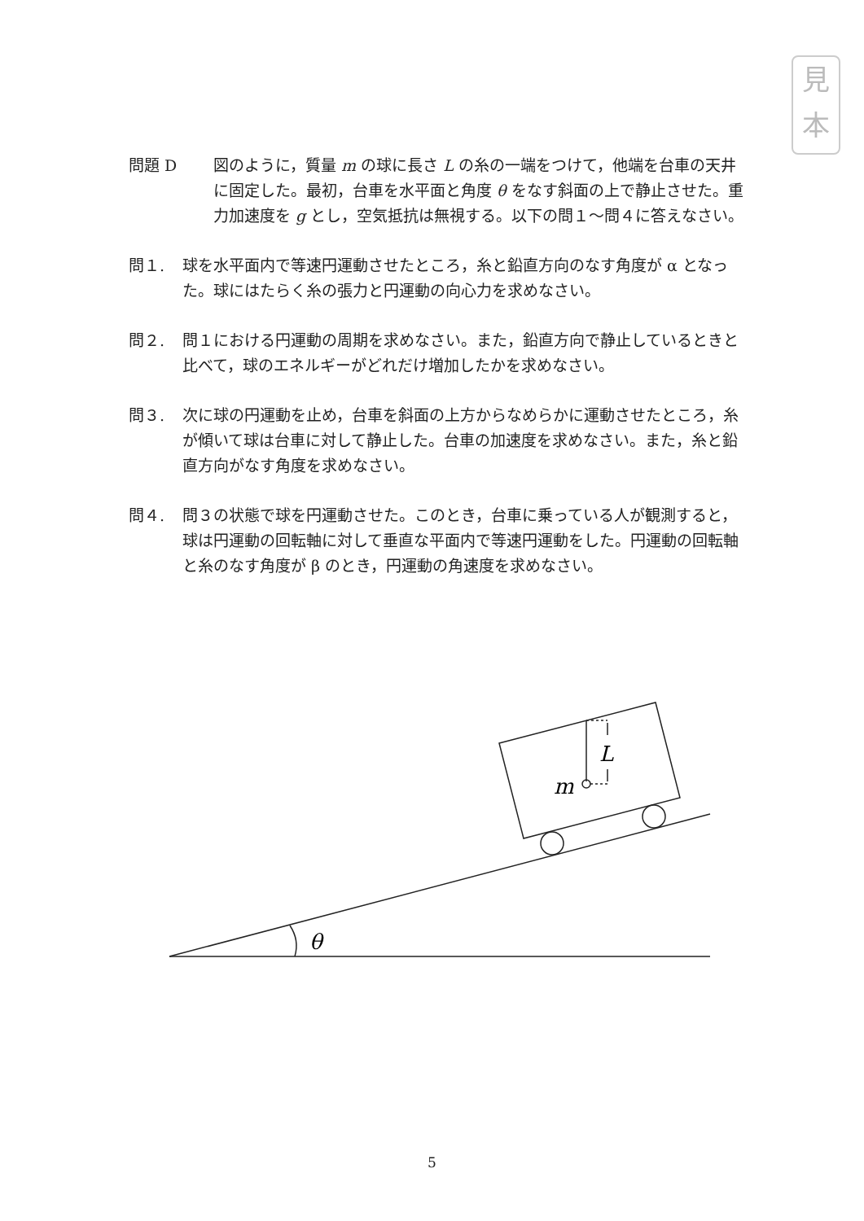見
本
問題 D 図のように，質量 m の球に長さ L の糸の一端をつけて，他端を台車の天井に固定した。最初，台車を水平面と角度 θ をなす斜面の上で静止させた。重力加速度を g とし，空気抵抗は無視する。以下の問１～問４に答えなさい。
問１. 球を水平面内で等速円運動させたところ，糸と鉛直方向のなす角度が α となった。球にはたらく糸の張力と円運動の向心力を求めなさい。
問２. 問１における円運動の周期を求めなさい。また，鉛直方向で静止しているときと比べて，球のエネルギーがどれだけ増加したかを求めなさい。
問３. 次に球の円運動を止め，台車を斜面の上方からなめらかに運動させたところ，糸が傾いて球は台車に対して静止した。台車の加速度を求めなさい。また，糸と鉛直方向がなす角度を求めなさい。
問４. 問３の状態で球を円運動させた。このとき，台車に乗っている人が観測すると，球は円運動の回転軸に対して垂直な平面内で等速円運動をした。円運動の回転軸と糸のなす角度が β のとき，円運動の角速度を求めなさい。
θ
L
m
5